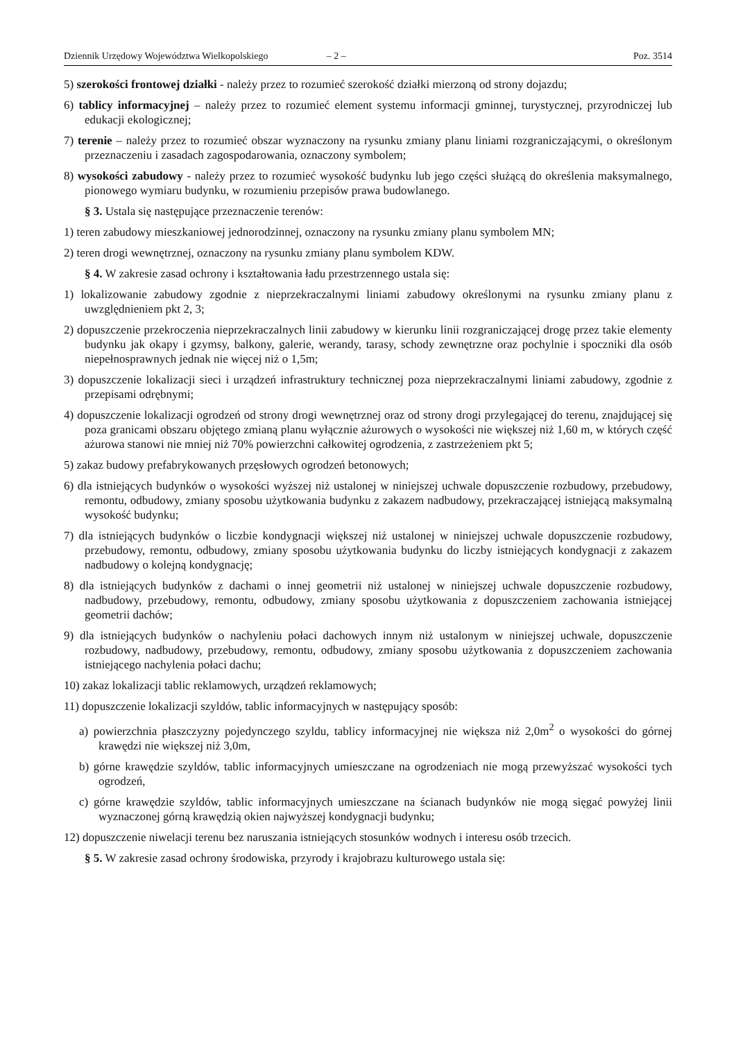Dziennik Urzędowy Województwa Wielkopolskiego – 2 – Poz. 3514
5) szerokości frontowej działki - należy przez to rozumieć szerokość działki mierzoną od strony dojazdu;
6) tablicy informacyjnej – należy przez to rozumieć element systemu informacji gminnej, turystycznej, przyrodniczej lub edukacji ekologicznej;
7) terenie – należy przez to rozumieć obszar wyznaczony na rysunku zmiany planu liniami rozgraniczającymi, o określonym przeznaczeniu i zasadach zagospodarowania, oznaczony symbolem;
8) wysokości zabudowy - należy przez to rozumieć wysokość budynku lub jego części służącą do określenia maksymalnego, pionowego wymiaru budynku, w rozumieniu przepisów prawa budowlanego.
§ 3. Ustala się następujące przeznaczenie terenów:
1) teren zabudowy mieszkaniowej jednorodzinnej, oznaczony na rysunku zmiany planu symbolem MN;
2) teren drogi wewnętrznej, oznaczony na rysunku zmiany planu symbolem KDW.
§ 4. W zakresie zasad ochrony i kształtowania ładu przestrzennego ustala się:
1) lokalizowanie zabudowy zgodnie z nieprzekraczalnymi liniami zabudowy określonymi na rysunku zmiany planu z uwzględnieniem pkt 2, 3;
2) dopuszczenie przekroczenia nieprzekraczalnych linii zabudowy w kierunku linii rozgraniczającej drogę przez takie elementy budynku jak okapy i gzymsy, balkony, galerie, werandy, tarasy, schody zewnętrzne oraz pochylnie i spoczniki dla osób niepełnosprawnych jednak nie więcej niż o 1,5m;
3) dopuszczenie lokalizacji sieci i urządzeń infrastruktury technicznej poza nieprzekraczalnymi liniami zabudowy, zgodnie z przepisami odrębnymi;
4) dopuszczenie lokalizacji ogrodzeń od strony drogi wewnętrznej oraz od strony drogi przylegającej do terenu, znajdującej się poza granicami obszaru objętego zmianą planu wyłącznie ażurowych o wysokości nie większej niż 1,60 m, w których część ażurowa stanowi nie mniej niż 70% powierzchni całkowitej ogrodzenia, z zastrzeżeniem pkt 5;
5) zakaz budowy prefabrykowanych przęsłowych ogrodzeń betonowych;
6) dla istniejących budynków o wysokości wyższej niż ustalonej w niniejszej uchwale dopuszczenie rozbudowy, przebudowy, remontu, odbudowy, zmiany sposobu użytkowania budynku z zakazem nadbudowy, przekraczającej istniejącą maksymalną wysokość budynku;
7) dla istniejących budynków o liczbie kondygnacji większej niż ustalonej w niniejszej uchwale dopuszczenie rozbudowy, przebudowy, remontu, odbudowy, zmiany sposobu użytkowania budynku do liczby istniejących kondygnacji z zakazem nadbudowy o kolejną kondygnację;
8) dla istniejących budynków z dachami o innej geometrii niż ustalonej w niniejszej uchwale dopuszczenie rozbudowy, nadbudowy, przebudowy, remontu, odbudowy, zmiany sposobu użytkowania z dopuszczeniem zachowania istniejącej geometrii dachów;
9) dla istniejących budynków o nachyleniu połaci dachowych innym niż ustalonym w niniejszej uchwale, dopuszczenie rozbudowy, nadbudowy, przebudowy, remontu, odbudowy, zmiany sposobu użytkowania z dopuszczeniem zachowania istniejącego nachylenia połaci dachu;
10) zakaz lokalizacji tablic reklamowych, urządzeń reklamowych;
11) dopuszczenie lokalizacji szyldów, tablic informacyjnych w następujący sposób:
a) powierzchnia płaszczyzny pojedynczego szyldu, tablicy informacyjnej nie większa niż 2,0m<sup>2</sup> o wysokości do górnej krawędzi nie większej niż 3,0m,
b) górne krawędzie szyldów, tablic informacyjnych umieszczane na ogrodzeniach nie mogą przewyższać wysokości tych ogrodzeń,
c) górne krawędzie szyldów, tablic informacyjnych umieszczane na ścianach budynków nie mogą sięgać powyżej linii wyznaczonej górną krawędzią okien najwyższej kondygnacji budynku;
12) dopuszczenie niwelacji terenu bez naruszania istniejących stosunków wodnych i interesu osób trzecich.
§ 5. W zakresie zasad ochrony środowiska, przyrody i krajobrazu kulturowego ustala się: